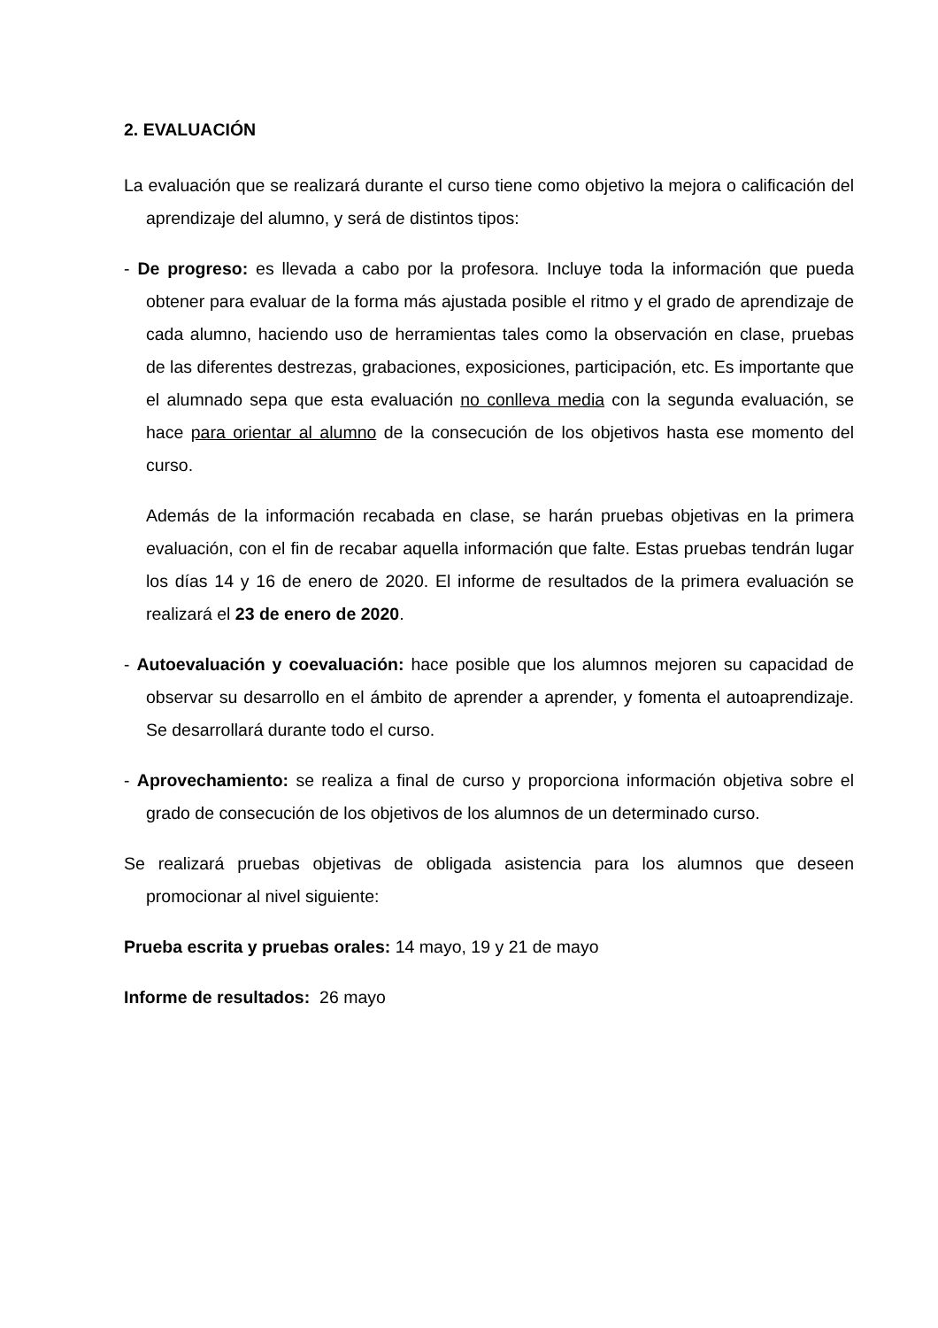2. EVALUACIÓN
La evaluación que se realizará durante el curso tiene como objetivo la mejora o calificación del aprendizaje del alumno, y será de distintos tipos:
- De progreso: es llevada a cabo por la profesora. Incluye toda la información que pueda obtener para evaluar de la forma más ajustada posible el ritmo y el grado de aprendizaje de cada alumno, haciendo uso de herramientas tales como la observación en clase, pruebas de las diferentes destrezas, grabaciones, exposiciones, participación, etc. Es importante que el alumnado sepa que esta evaluación no conlleva media con la segunda evaluación, se hace para orientar al alumno de la consecución de los objetivos hasta ese momento del curso.
Además de la información recabada en clase, se harán pruebas objetivas en la primera evaluación, con el fin de recabar aquella información que falte. Estas pruebas tendrán lugar los días 14 y 16 de enero de 2020. El informe de resultados de la primera evaluación se realizará el 23 de enero de 2020.
- Autoevaluación y coevaluación: hace posible que los alumnos mejoren su capacidad de observar su desarrollo en el ámbito de aprender a aprender, y fomenta el autoaprendizaje. Se desarrollará durante todo el curso.
- Aprovechamiento: se realiza a final de curso y proporciona información objetiva sobre el grado de consecución de los objetivos de los alumnos de un determinado curso.
Se realizará pruebas objetivas de obligada asistencia para los alumnos que deseen promocionar al nivel siguiente:
Prueba escrita y pruebas orales: 14 mayo, 19 y 21 de mayo
Informe de resultados: 26 mayo